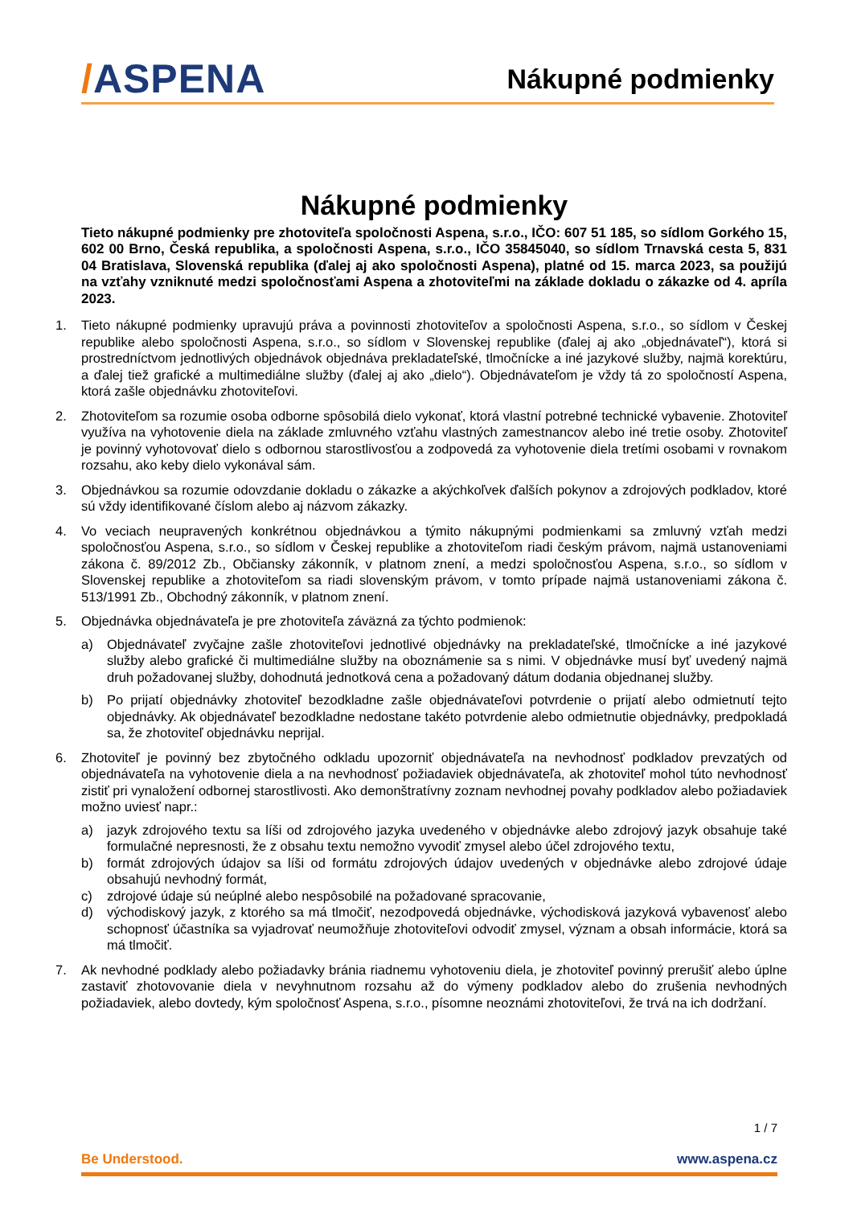/ASPENA
Nákupné podmienky
Nákupné podmienky
Tieto nákupné podmienky pre zhotoviteľa spoločnosti Aspena, s.r.o., IČO: 607 51 185, so sídlom Gorkého 15, 602 00 Brno, Česká republika, a spoločnosti Aspena, s.r.o., IČO 35845040, so sídlom Trnavská cesta 5, 831 04 Bratislava, Slovenská republika (ďalej aj ako spoločnosti Aspena), platné od 15. marca 2023, sa použijú na vzťahy vzniknuté medzi spoločnosťami Aspena a zhotoviteľmi na základe dokladu o zákazke od 4. apríla 2023.
1. Tieto nákupné podmienky upravujú práva a povinnosti zhotoviteľov a spoločnosti Aspena, s.r.o., so sídlom v Českej republike alebo spoločnosti Aspena, s.r.o., so sídlom v Slovenskej republike (ďalej aj ako „objednávateľ“), ktorá si prostredníctvom jednotlivých objednávok objednáva prekladateľské, tlmočnícke a iné jazykové služby, najmä korektúru, a ďalej tiež grafické a multimediálne služby (ďalej aj ako „dielo“). Objednávateľom je vždy tá zo spoločností Aspena, ktorá zašle objednávku zhotoviteľovi.
2. Zhotoviteľom sa rozumie osoba odborne spôsobilá dielo vykonať, ktorá vlastní potrebné technické vybavenie. Zhotoviteľ využíva na vyhotovenie diela na základe zmluvného vzťahu vlastných zamestnancov alebo iné tretie osoby. Zhotoviteľ je povinný vyhotovovať dielo s odbornou starostlivosťou a zodpovedá za vyhotovenie diela tretími osobami v rovnakom rozsahu, ako keby dielo vykonával sám.
3. Objednávkou sa rozumie odovzdanie dokladu o zákazke a akýchkoľvek ďalších pokynov a zdrojových podkladov, ktoré sú vždy identifikované číslom alebo aj názvom zákazky.
4. Vo veciach neupravených konkrétnou objednávkou a týmito nákupnými podmienkami sa zmluvný vzťah medzi spoločnosťou Aspena, s.r.o., so sídlom v Českej republike a zhotoviteľom riadi českým právom, najmä ustanoveniami zákona č. 89/2012 Zb., Občiansky zákonník, v platnom znení, a medzi spoločnosťou Aspena, s.r.o., so sídlom v Slovenskej republike a zhotoviteľom sa riadi slovenským právom, v tomto prípade najmä ustanoveniami zákona č. 513/1991 Zb., Obchodný zákonník, v platnom znení.
5. Objednávka objednávateľa je pre zhotoviteľa záväzná za týchto podmienok:
a) Objednávateľ zvyčajne zašle zhotoviteľovi jednotlivé objednávky na prekladateľské, tlmočnícke a iné jazykové služby alebo grafické či multimediálne služby na oboznámenie sa s nimi. V objednávke musí byť uvedený najmä druh požadovanej služby, dohodnutá jednotková cena a požadovaný dátum dodania objednanej služby.
b) Po prijatí objednávky zhotoviteľ bezodkladne zašle objednávateľovi potvrdenie o prijatí alebo odmietnutí tejto objednávky. Ak objednávateľ bezodkladne nedostane takéto potvrdenie alebo odmietnutie objednávky, predpokladá sa, že zhotoviteľ objednávku neprijal.
6. Zhotoviteľ je povinný bez zbytočného odkladu upozorniť objednávateľa na nevhodnosť podkladov prevzatých od objednávateľa na vyhotovenie diela a na nevhodnosť požiadaviek objednávateľa, ak zhotoviteľ mohol túto nevhodnosť zistiť pri vynaložení odbornej starostlivosti. Ako demonštratívny zoznam nevhodnej povahy podkladov alebo požiadaviek možno uviesť napr.:
a) jazyk zdrojového textu sa líši od zdrojového jazyka uvedeného v objednávke alebo zdrojový jazyk obsahuje také formulačné nepresnosti, že z obsahu textu nemožno vyvodiť zmysel alebo účel zdrojového textu,
b) formát zdrojových údajov sa líši od formátu zdrojových údajov uvedených v objednávke alebo zdrojové údaje obsahujú nevhodný formát,
c) zdrojové údaje sú neúplné alebo nespôsobilé na požadované spracovanie,
d) východiskový jazyk, z ktorého sa má tlmočiť, nezodpovedá objednávke, východisková jazyková vybavenosť alebo schopnosť účastníka sa vyjadrovať neumožňuje zhotoviteľovi odvodiť zmysel, význam a obsah informácie, ktorá sa má tlmočiť.
7. Ak nevhodné podklady alebo požiadavky bránia riadnemu vyhotoveniu diela, je zhotoviteľ povinný prerušiť alebo úplne zastaviť zhotovovanie diela v nevyhnutnom rozsahu až do výmeny podkladov alebo do zrušenia nevhodných požiadaviek, alebo dovtedy, kým spoločnosť Aspena, s.r.o., písomne neoznámi zhotoviteľovi, že trvá na ich dodržaní.
1 / 7
Be Understood. www.aspena.cz